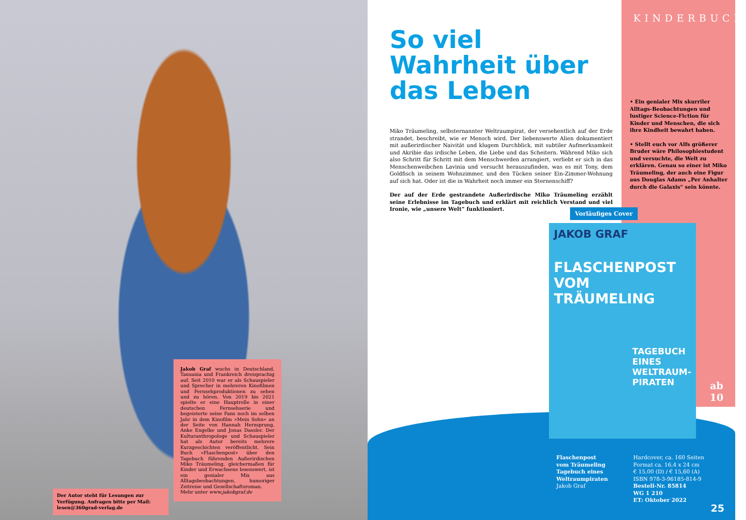Jakob Graf wuchs in Deutschland, Tansania und Frankreich dreisprachig auf. Seit 2010 war er als Schauspieler und Sprecher in mehreren Kinofilmen und Fernsehproduktionen zu sehen und zu hören. Von 2019 bis 2021 spielte er eine Hauptrolle in einer deutschen Fernsehserie und begeisterte seine Fans noch im selben Jahr in dem Kinofilm »Mein Sohn« an der Seite von Hannah Herzsprung, Anke Engelke und Jonas Dassler. Der Kulturanthropologe und Schauspieler hat als Autor bereits mehrere Kurzgeschichten veröffentlicht. Sein Buch »Flaschenpost« über den Tagebuch führenden Außerirdischen Miko Träumeling, gleichermaßen für Kinder und Erwachsene lesenswert, ist ein genialer Mix aus Alltagsbeobachtungen, humoriger Zeitreise und Gesellschaftsroman.
Mehr unter www.jakobgraf.de
Der Autor steht für Lesungen zur Verfügung. Anfragen bitte per Mail: lesen@360grad-verlag.de
KINDERBUCH
So viel Wahrheit über das Leben
Miko Träumeling, selbsternannter Weltraumpirat, der versehentlich auf der Erde strandet, beschreibt, wie er Mensch wird. Der liebenswerte Alien dokumentiert mit außerirdischer Naivität und klugem Durchblick, mit subtiler Aufmerksamkeit und Akribie das irdische Leben, die Liebe und das Scheitern. Während Miko sich also Schritt für Schritt mit dem Menschwerden arrangiert, verliebt er sich in das Menschenweibchen Lavinia und versucht herauszufinden, was es mit Tony, dem Goldfisch in seinem Wohnzimmer, und den Tücken seiner Ein-Zimmer-Wohnung auf sich hat. Oder ist die in Wahrheit noch immer ein Sternenschiff?
Der auf der Erde gestrandete Außerirdische Miko Träumeling erzählt seine Erlebnisse im Tagebuch und erklärt mit reichlich Verstand und viel Ironie, wie „unsere Welt“ funktioniert.
• Ein genialer Mix skurriler Alltags-Beobachtungen und lustiger Science-Fiction für Kinder und Menschen, die sich ihre Kindheit bewahrt haben.
• Stellt euch vor Alfs größerer Bruder wäre Philosophiestudent und versuchte, die Welt zu erklären. Genau so einer ist Miko Träumeling, der auch eine Figur aus Douglas Adams „Per Anhalter durch die Galaxis“ sein könnte.
Vorläufiges Cover
JAKOB GRAF
FLASCHENPOST
VOM TRÄUMELING
TAGEBUCH EINES WELTRAUM-PIRATEN
Flaschenpost
vom Träumeling
Tagebuch eines
Weltraumpiraten
Jakob Graf
Hardcover, ca. 160 Seiten
Format ca. 16,4 x 24 cm
€ 15,00 (D) / € 15,60 (A)
ISBN 978-3-96185-814-9
Bestell-Nr. 85814
WG 1 210
ET: Oktober 2022
ab
10
25